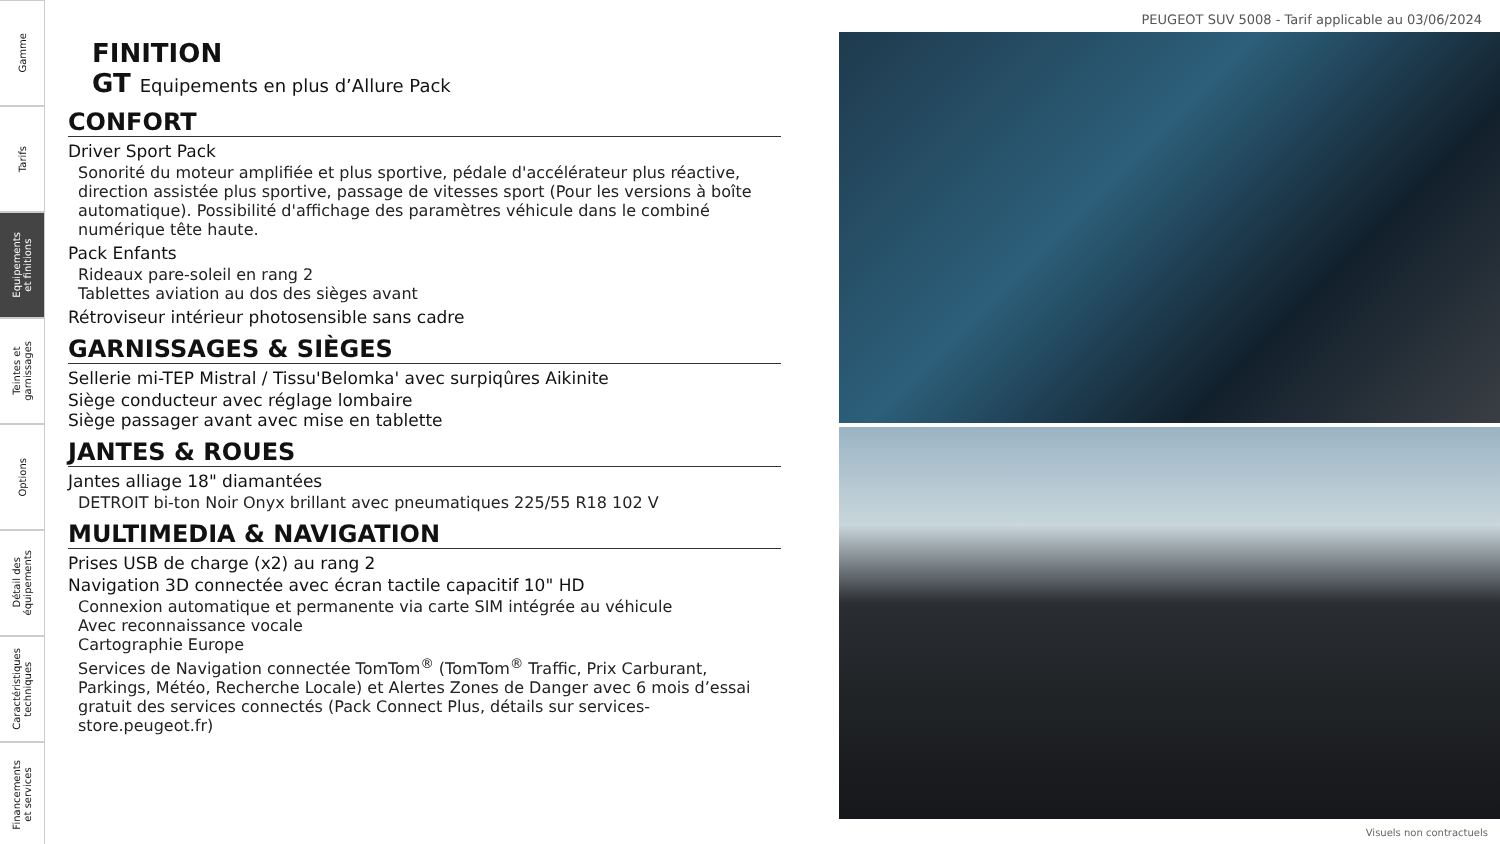Gamme
Tarifs
Equipements
et finitions
Teintes et
garnissages
Options
Détail des
équipements
Caractéristiques
techniques
Financements
et services
PEUGEOT SUV 5008 - Tarif applicable au 03/06/2024
FINITION
GT Equipements en plus d’Allure Pack
CONFORT
Driver Sport Pack
Sonorité du moteur amplifiée et plus sportive, pédale d'accélérateur plus réactive, direction assistée plus sportive, passage de vitesses sport (Pour les versions à boîte automatique). Possibilité d'affichage des paramètres véhicule dans le combiné numérique tête haute.
Pack Enfants
Rideaux pare-soleil en rang 2
Tablettes aviation au dos des sièges avant
Rétroviseur intérieur photosensible sans cadre
GARNISSAGES & SIÈGES
Sellerie mi-TEP Mistral / Tissu'Belomka' avec surpiqûres Aikinite
Siège conducteur avec réglage lombaire
Siège passager avant avec mise en tablette
JANTES & ROUES
Jantes alliage 18" diamantées
DETROIT bi-ton Noir Onyx brillant avec pneumatiques 225/55 R18 102 V
MULTIMEDIA & NAVIGATION
Prises USB de charge (x2) au rang 2
Navigation 3D connectée avec écran tactile capacitif 10" HD
Connexion automatique et permanente via carte SIM intégrée au véhicule
Avec reconnaissance vocale
Cartographie Europe
Services de Navigation connectée TomTom<sup>®</sup> (TomTom<sup>®</sup> Traffic, Prix Carburant, Parkings, Météo, Recherche Locale) et Alertes Zones de Danger avec 6 mois d’essai gratuit des services connectés (Pack Connect Plus, détails sur services-store.peugeot.fr)
Visuels non contractuels